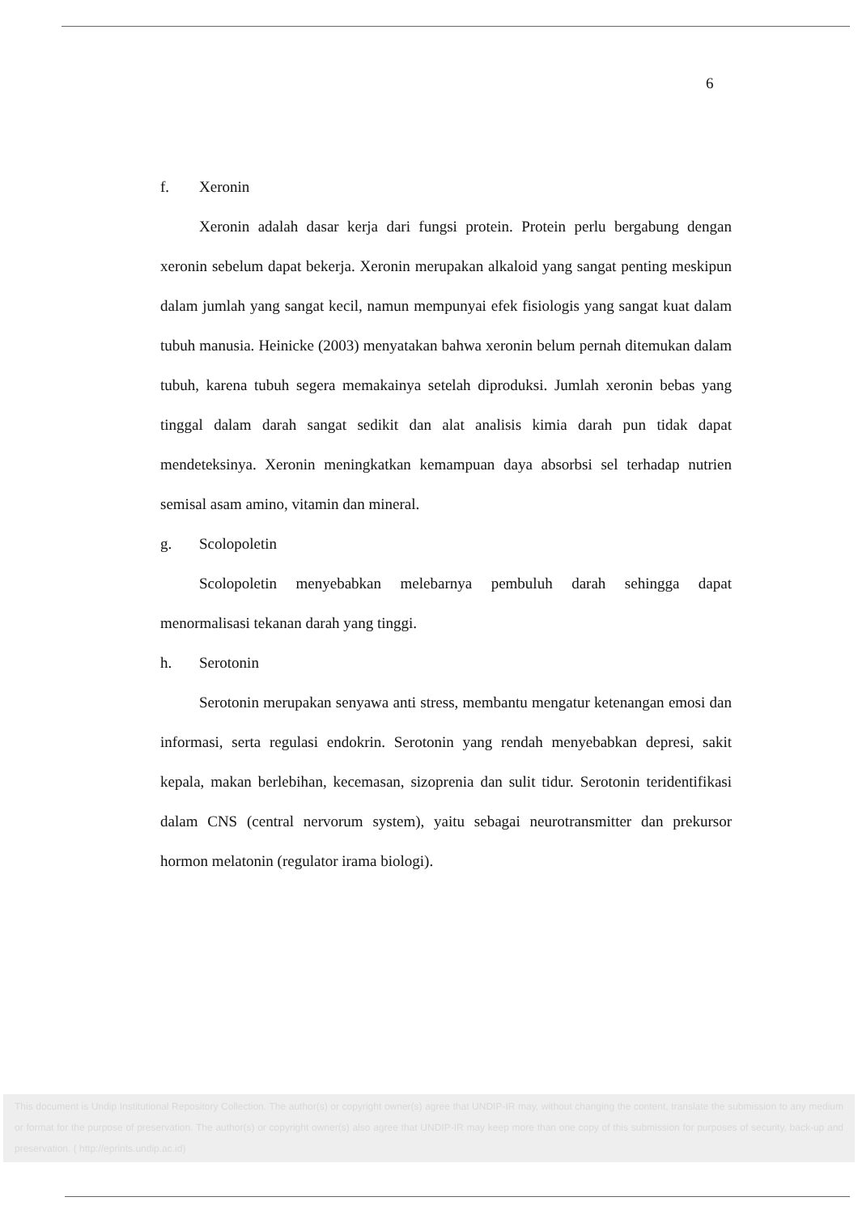6
f. Xeronin
Xeronin adalah dasar kerja dari fungsi protein. Protein perlu bergabung dengan xeronin sebelum dapat bekerja. Xeronin merupakan alkaloid yang sangat penting meskipun dalam jumlah yang sangat kecil, namun mempunyai efek fisiologis yang sangat kuat dalam tubuh manusia. Heinicke (2003) menyatakan bahwa xeronin belum pernah ditemukan dalam tubuh, karena tubuh segera memakainya setelah diproduksi. Jumlah xeronin bebas yang tinggal dalam darah sangat sedikit dan alat analisis kimia darah pun tidak dapat mendeteksinya. Xeronin meningkatkan kemampuan daya absorbsi sel terhadap nutrien semisal asam amino, vitamin dan mineral.
g. Scolopoletin
Scolopoletin menyebabkan melebarnya pembuluh darah sehingga dapat menormalisasi tekanan darah yang tinggi.
h. Serotonin
Serotonin merupakan senyawa anti stress, membantu mengatur ketenangan emosi dan informasi, serta regulasi endokrin. Serotonin yang rendah menyebabkan depresi, sakit kepala, makan berlebihan, kecemasan, sizoprenia dan sulit tidur. Serotonin teridentifikasi dalam CNS (central nervorum system), yaitu sebagai neurotransmitter dan prekursor hormon melatonin (regulator irama biologi).
This document is Undip Institutional Repository Collection. The author(s) or copyright owner(s) agree that UNDIP-IR may, without changing the content, translate the submission to any medium or format for the purpose of preservation. The author(s) or copyright owner(s) also agree that UNDIP-IR may keep more than one copy of this submission for purposes of security, back-up and preservation. ( http://eprints.undip.ac.id)